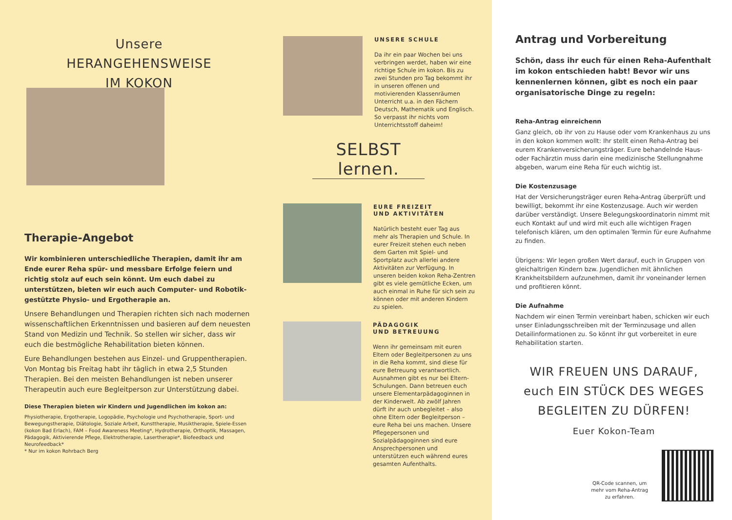Unsere
HERANGEHENSWEISE
IM KOKON
Therapie-Angebot
Wir kombinieren unterschiedliche Therapien, damit ihr am Ende eurer Reha spür- und messbare Erfolge feiern und richtig stolz auf euch sein könnt. Um euch dabei zu unterstützen, bieten wir euch auch Computer- und Robotik-gestützte Physio- und Ergotherapie an.
Unsere Behandlungen und Therapien richten sich nach modernen wissenschaftlichen Erkenntnissen und basieren auf dem neuesten Stand von Medizin und Technik. So stellen wir sicher, dass wir euch die bestmögliche Rehabilitation bieten können.
Eure Behandlungen bestehen aus Einzel- und Gruppentherapien. Von Montag bis Freitag habt ihr täglich in etwa 2,5 Stunden Therapien. Bei den meisten Behandlungen ist neben unserer Therapeutin auch eure Begleitperson zur Unterstützung dabei.
Diese Therapien bieten wir Kindern und Jugendlichen im kokon an:
Physiotherapie, Ergotherapie, Logopädie, Psychologie und Psychotherapie, Sport- und Bewegungstherapie, Diätologie, Soziale Arbeit, Kunsttherapie, Musiktherapie, Spiele-Essen (kokon Bad Erlach), FAM – Food Awareness Meeting*, Hydrotherapie, Orthoptik, Massagen, Pädagogik, Aktivierende Pflege, Elektrotherapie, Lasertherapie*, Biofeedback und Neurofeedback*
* Nur im kokon Rohrbach Berg
UNSERE SCHULE
Da ihr ein paar Wochen bei uns verbringen werdet, haben wir eine richtige Schule im kokon. Bis zu zwei Stunden pro Tag bekommt ihr in unseren offenen und motivierenden Klassenräumen Unterricht u.a. in den Fächern Deutsch, Mathematik und Englisch. So verpasst ihr nichts vom Unterrichtsstoff daheim!
SELBST lernen.
EURE FREIZEIT
UND AKTIVITÄTEN
Natürlich besteht euer Tag aus mehr als Therapien und Schule. In eurer Freizeit stehen euch neben dem Garten mit Spiel- und Sportplatz auch allerlei andere Aktivitäten zur Verfügung. In unseren beiden kokon Reha-Zentren gibt es viele gemütliche Ecken, um auch einmal in Ruhe für sich sein zu können oder mit anderen Kindern zu spielen.
PÄDAGOGIK
UND BETREUUNG
Wenn ihr gemeinsam mit euren Eltern oder Begleitpersonen zu uns in die Reha kommt, sind diese für eure Betreuung verantwortlich. Ausnahmen gibt es nur bei Eltern-Schulungen. Dann betreuen euch unsere Elementarpädagoginnen in der Kinderwelt. Ab zwölf Jahren dürft ihr auch unbegleitet – also ohne Eltern oder Begleitperson – eure Reha bei uns machen. Unsere Pflegepersonen und Sozialpädagoginnen sind eure Ansprechpersonen und unterstützen euch während eures gesamten Aufenthalts.
Antrag und Vorbereitung
Schön, dass ihr euch für einen Reha-Aufenthalt im kokon entschieden habt! Bevor wir uns kennenlernen können, gibt es noch ein paar organisatorische Dinge zu regeln:
Reha-Antrag einreichenn
Ganz gleich, ob ihr von zu Hause oder vom Krankenhaus zu uns in den kokon kommen wollt: Ihr stellt einen Reha-Antrag bei eurem Krankenversicherungsträger. Eure behandelnde Haus- oder Fachärztin muss darin eine medizinische Stellungnahme abgeben, warum eine Reha für euch wichtig ist.
Die Kostenzusage
Hat der Versicherungsträger euren Reha-Antrag überprüft und bewilligt, bekommt ihr eine Kostenzusage. Auch wir werden darüber verständigt. Unsere Belegungskoordinatorin nimmt mit euch Kontakt auf und wird mit euch alle wichtigen Fragen telefonisch klären, um den optimalen Termin für eure Aufnahme zu finden.
Übrigens: Wir legen großen Wert darauf, euch in Gruppen von gleichaltrigen Kindern bzw. Jugendlichen mit ähnlichen Krankheitsbildern aufzunehmen, damit ihr voneinander lernen und profitieren könnt.
Die Aufnahme
Nachdem wir einen Termin vereinbart haben, schicken wir euch unser Einladungsschreiben mit der Terminzusage und allen Detailinformationen zu. So könnt ihr gut vorbereitet in eure Rehabilitation starten.
WIR FREUEN UNS DARAUF,
euch EIN STÜCK DES WEGES
BEGLEITEN ZU DÜRFEN!
Euer Kokon-Team
QR-Code scannen, um
mehr vom Reha-Antrag
zu erfahren.